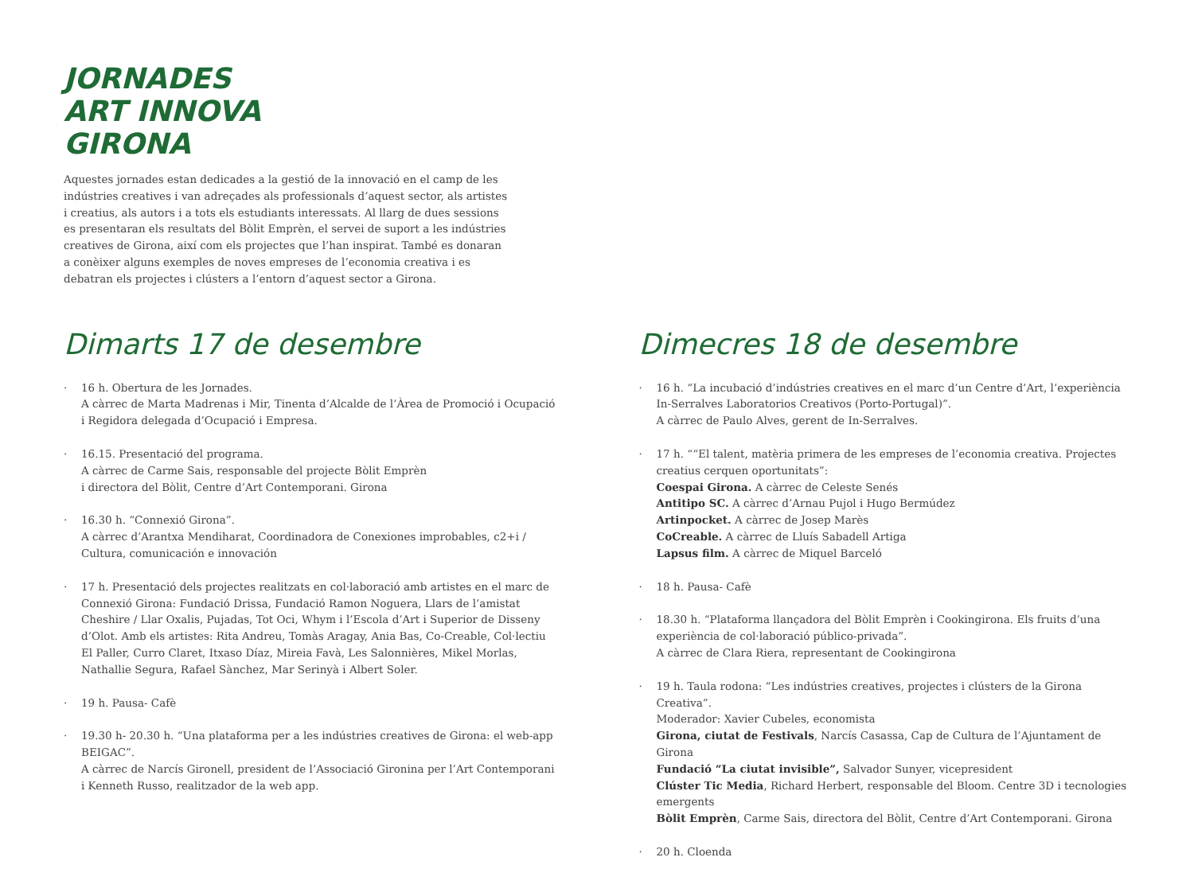JORNADES
ART INNOVA
GIRONA
Aquestes jornades estan dedicades a la gestió de la innovació en el camp de les indústries creatives i van adreçades als professionals d’aquest sector, als artistes i creatius, als autors i a tots els estudiants interessats. Al llarg de dues sessions es presentaran els resultats del Bòlit Emprèn, el servei de suport a les indústries creatives de Girona, així com els projectes que l’han inspirat. També es donaran a conèixer alguns exemples de noves empreses de l’economia creativa i es debatran els projectes i clústers a l’entorn d’aquest sector a Girona.
Dimarts 17 de desembre
· 16 h. Obertura de les Jornades.
A càrrec de Marta Madrenas i Mir, Tinenta d’Alcalde de l’Àrea de Promoció i Ocupació i Regidora delegada d’Ocupació i Empresa.
· 16.15. Presentació del programa.
A càrrec de Carme Sais, responsable del projecte Bòlit Emprèn
i directora del Bòlit, Centre d’Art Contemporani. Girona
· 16.30 h. “Connexió Girona”.
A càrrec d’Arantxa Mendiharat, Coordinadora de Conexiones improbables, c2+i / Cultura, comunicación e innovación
· 17 h. Presentació dels projectes realitzats en col·laboració amb artistes en el marc de Connexió Girona: Fundació Drissa, Fundació Ramon Noguera, Llars de l’amistat Cheshire / Llar Oxalis, Pujadas, Tot Oci, Whym i l’Escola d’Art i Superior de Disseny d’Olot. Amb els artistes: Rita Andreu, Tomàs Aragay, Ania Bas, Co-Creable, Col·lectiu El Paller, Curro Claret, Itxaso Díaz, Mireia Favà, Les Salonnières, Mikel Morlas, Nathallie Segura, Rafael Sànchez, Mar Serinyà i Albert Soler.
· 19 h. Pausa- Cafè
· 19.30 h- 20.30 h. “Una plataforma per a les indústries creatives de Girona: el web-app BEIGAC”.
A càrrec de Narcís Gironell, president de l’Associació Gironina per l’Art Contemporani i Kenneth Russo, realitzador de la web app.
Dimecres 18 de desembre
· 16 h. “La incubació d’indústries creatives en el marc d’un Centre d’Art, l’experiència In-Serralves Laboratorios Creativos (Porto-Portugal)”.
A càrrec de Paulo Alves, gerent de In-Serralves.
· 17 h. ““El talent, matèria primera de les empreses de l’economia creativa. Projectes creatius cerquen oportunitats”:
Coespai Girona. A càrrec de Celeste Senés
Antitipo SC. A càrrec d’Arnau Pujol i Hugo Bermúdez
Artinpocket. A càrrec de Josep Marès
CoCreable. A càrrec de Lluís Sabadell Artiga
Lapsus film. A càrrec de Miquel Barceló
· 18 h. Pausa- Cafè
· 18.30 h. “Plataforma llançadora del Bòlit Emprèn i Cookingirona. Els fruits d’una experiència de col·laboració público-privada”.
A càrrec de Clara Riera, representant de Cookingirona
· 19 h. Taula rodona: “Les indústries creatives, projectes i clústers de la Girona Creativa”.
Moderador: Xavier Cubeles, economista
Girona, ciutat de Festivals, Narcís Casassa, Cap de Cultura de l’Ajuntament de Girona
Fundació “La ciutat invisible”, Salvador Sunyer, vicepresident
Clúster Tic Media, Richard Herbert, responsable del Bloom. Centre 3D i tecnologies emergents
Bòlit Emprèn, Carme Sais, directora del Bòlit, Centre d’Art Contemporani. Girona
· 20 h. Cloenda